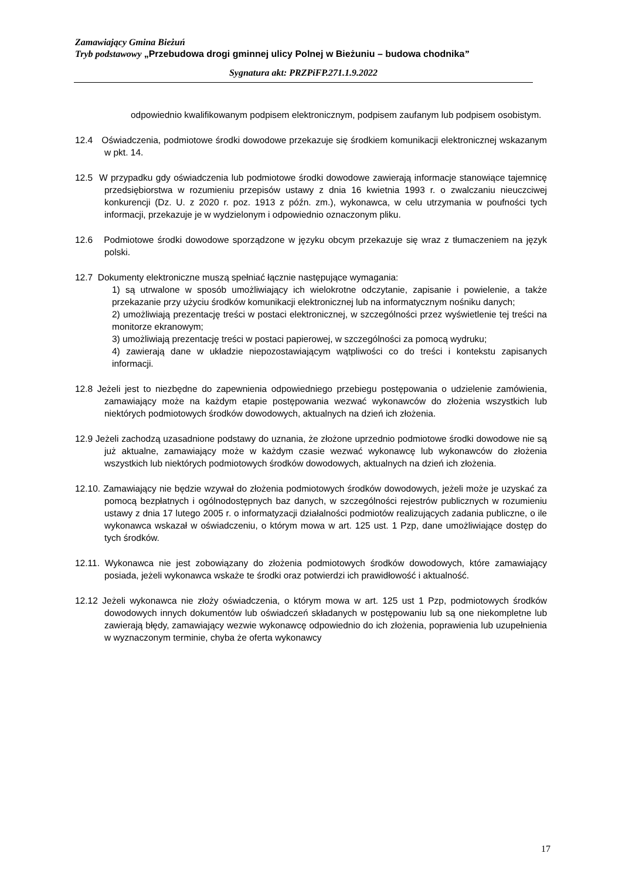Zamawiający Gmina Bieżuń
Tryb podstawowy „Przebudowa drogi gminnej ulicy Polnej w Bieżuniu – budowa chodnika”
Sygnatura akt: PRZPiFP.271.1.9.2022
odpowiednio kwalifikowanym podpisem elektronicznym, podpisem zaufanym lub podpisem osobistym.
12.4 Oświadczenia, podmiotowe środki dowodowe przekazuje się środkiem komunikacji elektronicznej wskazanym w pkt. 14.
12.5 W przypadku gdy oświadczenia lub podmiotowe środki dowodowe zawierają informacje stanowiące tajemnicę przedsiębiorstwa w rozumieniu przepisów ustawy z dnia 16 kwietnia 1993 r. o zwalczaniu nieuczciwej konkurencji (Dz. U. z 2020 r. poz. 1913 z późn. zm.), wykonawca, w celu utrzymania w poufności tych informacji, przekazuje je w wydzielonym i odpowiednio oznaczonym pliku.
12.6 Podmiotowe środki dowodowe sporządzone w języku obcym przekazuje się wraz z tłumaczeniem na język polski.
12.7 Dokumenty elektroniczne muszą spełniać łącznie następujące wymagania:
1) są utrwalone w sposób umożliwiający ich wielokrotne odczytanie, zapisanie i powielenie, a także przekazanie przy użyciu środków komunikacji elektronicznej lub na informatycznym nośniku danych;
2) umożliwiają prezentację treści w postaci elektronicznej, w szczególności przez wyświetlenie tej treści na monitorze ekranowym;
3) umożliwiają prezentację treści w postaci papierowej, w szczególności za pomocą wydruku;
4) zawierają dane w układzie niepozostawiającym wątpliwości co do treści i kontekstu zapisanych informacji.
12.8 Jeżeli jest to niezbędne do zapewnienia odpowiedniego przebiegu postępowania o udzielenie zamówienia, zamawiający może na każdym etapie postępowania wezwać wykonawców do złożenia wszystkich lub niektórych podmiotowych środków dowodowych, aktualnych na dzień ich złożenia.
12.9 Jeżeli zachodzą uzasadnione podstawy do uznania, że złożone uprzednio podmiotowe środki dowodowe nie są już aktualne, zamawiający może w każdym czasie wezwać wykonawcę lub wykonawców do złożenia wszystkich lub niektórych podmiotowych środków dowodowych, aktualnych na dzień ich złożenia.
12.10. Zamawiający nie będzie wzywał do złożenia podmiotowych środków dowodowych, jeżeli może je uzyskać za pomocą bezpłatnych i ogólnodostępnych baz danych, w szczególności rejestrów publicznych w rozumieniu ustawy z dnia 17 lutego 2005 r. o informatyzacji działalności podmiotów realizujących zadania publiczne, o ile wykonawca wskazał w oświadczeniu, o którym mowa w art. 125 ust. 1 Pzp, dane umożliwiające dostęp do tych środków.
12.11. Wykonawca nie jest zobowiązany do złożenia podmiotowych środków dowodowych, które zamawiający posiada, jeżeli wykonawca wskaże te środki oraz potwierdzi ich prawidłowość i aktualność.
12.12 Jeżeli wykonawca nie złoży oświadczenia, o którym mowa w art. 125 ust 1 Pzp, podmiotowych środków dowodowych innych dokumentów lub oświadczeń składanych w postępowaniu lub są one niekompletne lub zawierają błędy, zamawiający wezwie wykonawcę odpowiednio do ich złożenia, poprawienia lub uzupełnienia w wyznaczonym terminie, chyba że oferta wykonawcy
17